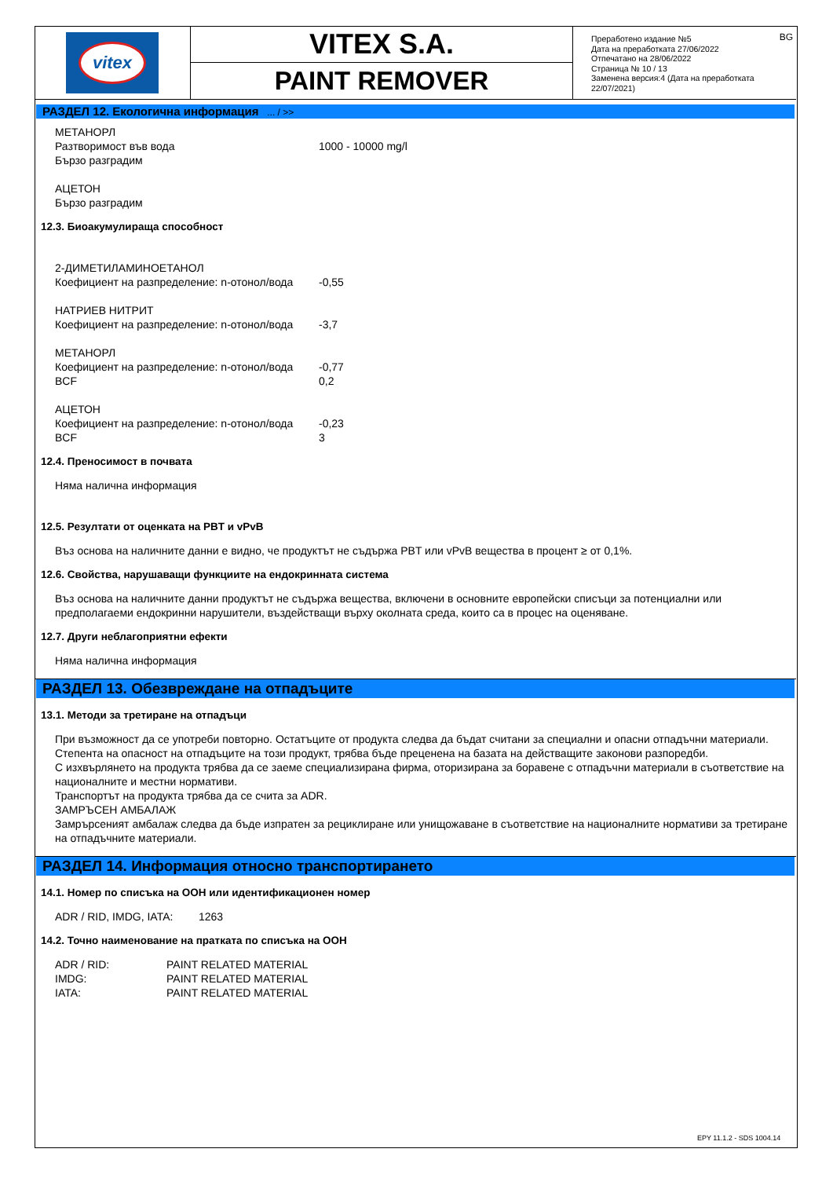vitex
VITEX S.A.
PAINT REMOVER
BG Преработено издание №5
Дата на преработката 27/06/2022
Отпечатано на 28/06/2022
Страница № 10 / 13
Заменена версия:4 (Дата на преработката 22/07/2021)
РАЗДЕЛ 12. Екологична информация ... / >>
| МЕТАНОРЛ | |
| Разтворимост във вода | 1000 - 10000 mg/l |
| Бързо разградим | |
| АЦЕТОН | |
| Бързо разградим | |
12.3. Биоакумулираща способност
| 2-ДИМЕТИЛАМИНОЕТАНОЛ | |
| Коефициент на разпределение: n-отонол/вода | -0,55 |
| НАТРИЕВ НИТРИТ | |
| Коефициент на разпределение: n-отонол/вода | -3,7 |
| МЕТАНОРЛ | |
| Коефициент на разпределение: n-отонол/вода | -0,77 |
| BCF | 0,2 |
| АЦЕТОН | |
| Коефициент на разпределение: n-отонол/вода | -0,23 |
| BCF | 3 |
12.4. Преносимост в почвата
Няма налична информация
12.5. Резултати от оценката на PBT и vPvB
Въз основа на наличните данни е видно, че продуктът не съдържа PBT или vPvB вещества в процент ≥ от 0,1%.
12.6. Свойства, нарушаващи функциите на ендокринната система
Въз основа на наличните данни продуктът не съдържа вещества, включени в основните европейски списъци за потенциални или предполагаеми ендокринни нарушители, въздействащи върху околната среда, които са в процес на оценяване.
12.7. Други неблагоприятни ефекти
Няма налична информация
РАЗДЕЛ 13. Обезвреждане на отпадъците
13.1. Методи за третиране на отпадъци
При възможност да се употреби повторно. Остатъците от продукта следва да бъдат считани за специални и опасни отпадъчни материали. Степента на опасност на отпадъците на този продукт, трябва бъде преценена на базата на действащите законови разпоредби.
С изхвърлянето на продукта трябва да се заеме специализирана фирма, оторизирана за боравене с отпадъчни материали в съответствие на националните и местни нормативи.
Транспортът на продукта трябва да се счита за ADR.
ЗАМРЪСЕН АМБАЛАЖ
Замрърсеният амбалаж следва да бъде изпратен за рециклиране или унищожаване в съответствие на националните нормативи за третиране на отпадъчните материали.
РАЗДЕЛ 14. Информация относно транспортирането
14.1. Номер по списъка на ООН или идентификационен номер
| ADR / RID, IMDG, IATA: | 1263 |
14.2. Точно наименование на пратката по списъка на ООН
| ADR / RID: | PAINT RELATED MATERIAL |
| IMDG: | PAINT RELATED MATERIAL |
| IATA: | PAINT RELATED MATERIAL |
EPY 11.1.2 - SDS 1004.14